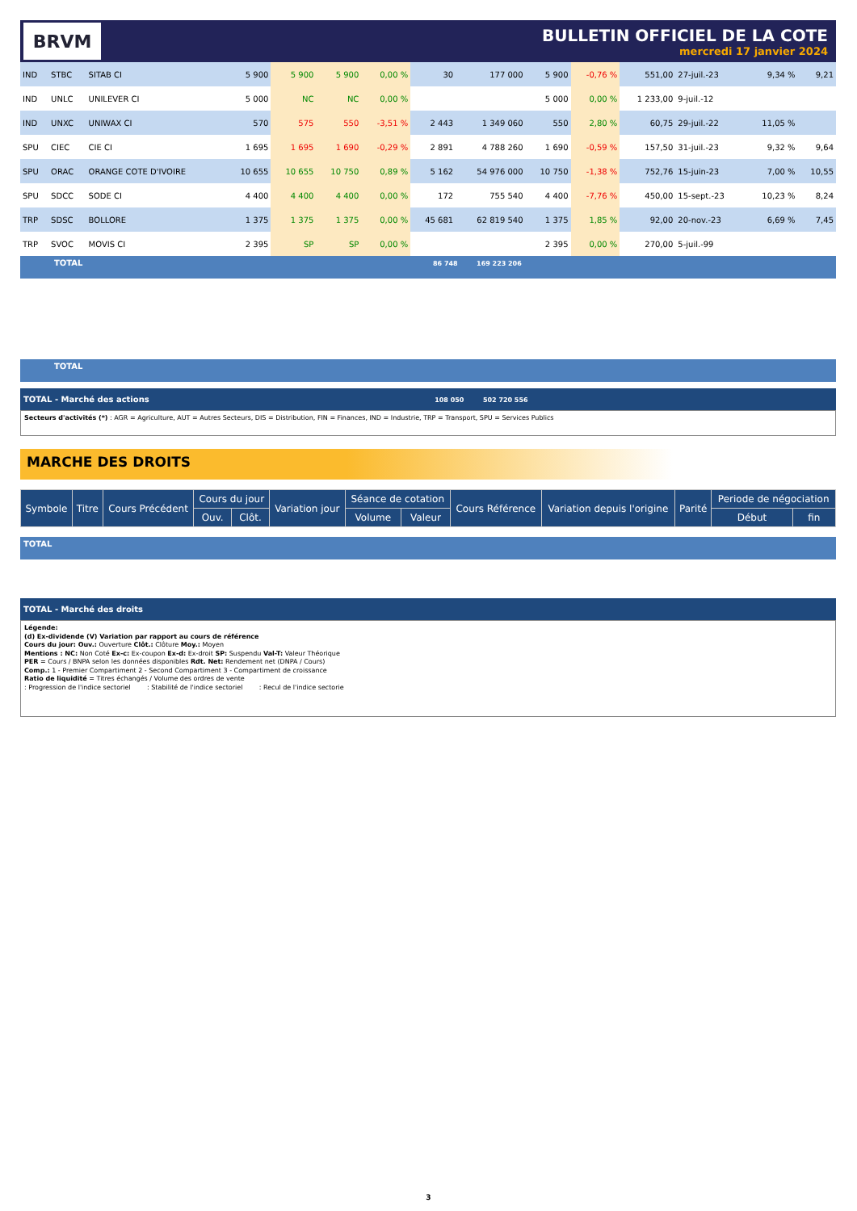BRVM
BULLETIN OFFICIEL DE LA COTE
mercredi 17 janvier 2024
| IND | STBC | SITAB CI | 5 900 | 5 900 | 5 900 | 0,00 % | 30 | 177 000 | 5 900 | -0,76 % | 551,00 | 27-juil.-23 | 9,34 % | 9,21 |
| IND | UNLC | UNILEVER CI | 5 000 | NC | NC | 0,00 % | | | 5 000 | 0,00 % | 1 233,00 | 9-juil.-12 | | |
| IND | UNXC | UNIWAX CI | 570 | 575 | 550 | -3,51 % | 2 443 | 1 349 060 | 550 | 2,80 % | 60,75 | 29-juil.-22 | 11,05 % | |
| SPU | CIEC | CIE CI | 1 695 | 1 695 | 1 690 | -0,29 % | 2 891 | 4 788 260 | 1 690 | -0,59 % | 157,50 | 31-juil.-23 | 9,32 % | 9,64 |
| SPU | ORAC | ORANGE COTE D'IVOIRE | 10 655 | 10 655 | 10 750 | 0,89 % | 5 162 | 54 976 000 | 10 750 | -1,38 % | 752,76 | 15-juin-23 | 7,00 % | 10,55 |
| SPU | SDCC | SODE CI | 4 400 | 4 400 | 4 400 | 0,00 % | 172 | 755 540 | 4 400 | -7,76 % | 450,00 | 15-sept.-23 | 10,23 % | 8,24 |
| TRP | SDSC | BOLLORE | 1 375 | 1 375 | 1 375 | 0,00 % | 45 681 | 62 819 540 | 1 375 | 1,85 % | 92,00 | 20-nov.-23 | 6,69 % | 7,45 |
| TRP | SVOC | MOVIS CI | 2 395 | SP | SP | 0,00 % | | | 2 395 | 0,00 % | 270,00 | 5-juil.-99 | | |
TOTAL 86 748 169 223 206
TOTAL
TOTAL - Marché des actions 108 050 502 720 556
Secteurs d'activités (*) : AGR = Agriculture, AUT = Autres Secteurs, DIS = Distribution, FIN = Finances, IND = Industrie, TRP = Transport, SPU = Services Publics
MARCHE DES DROITS
| Symbole | Titre | Cours Précédent | Cours du jour | | Variation jour | Séance de cotation | | Cours Référence | Variation depuis l'origine | Parité | Periode de négociation | |
| --- | --- | --- | --- | --- | --- | --- | --- | --- | --- | --- | --- | --- |
| | | | Ouv. | Clôt. | | Volume | Valeur | | | | Début | fin |
TOTAL
TOTAL - Marché des droits
Légende:
(d) Ex-dividende (V) Variation par rapport au cours de référence
Cours du jour: Ouv.: Ouverture Clôt.: Clôture Moy.: Moyen
Mentions : NC: Non Coté Ex-c: Ex-coupon Ex-d: Ex-droit SP: Suspendu Val-T: Valeur Théorique
PER = Cours / BNPA selon les données disponibles Rdt. Net: Rendement net (DNPA / Cours)
Comp.: 1 - Premier Compartiment 2 - Second Compartiment 3 - Compartiment de croissance
Ratio de liquidité = Titres échangés / Volume des ordres de vente
: Progression de l'indice sectoriel : Stabilité de l'indice sectoriel : Recul de l'indice sectorie
3